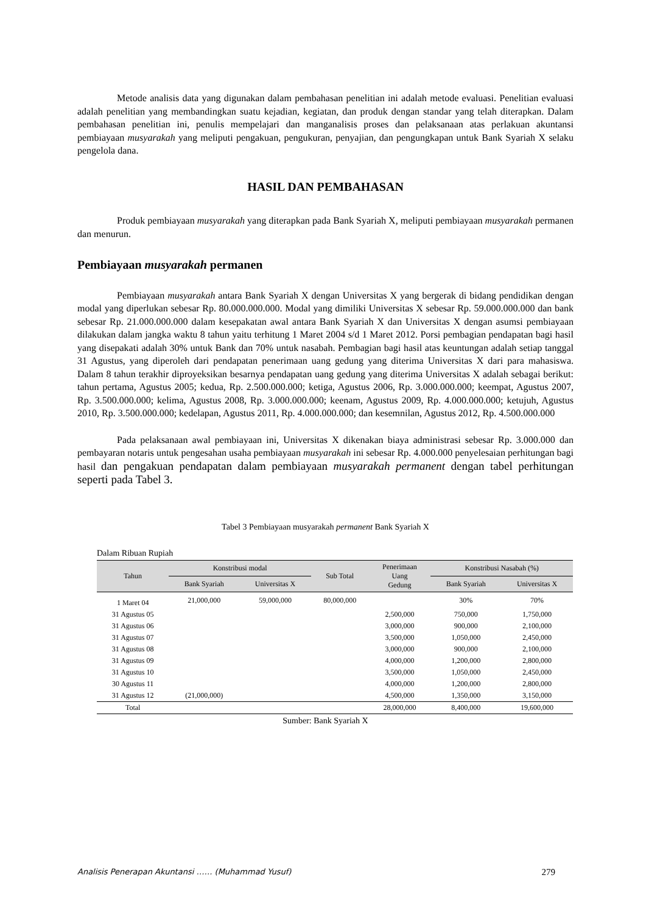Metode analisis data yang digunakan dalam pembahasan penelitian ini adalah metode evaluasi. Penelitian evaluasi adalah penelitian yang membandingkan suatu kejadian, kegiatan, dan produk dengan standar yang telah diterapkan. Dalam pembahasan penelitian ini, penulis mempelajari dan manganalisis proses dan pelaksanaan atas perlakuan akuntansi pembiayaan musyarakah yang meliputi pengakuan, pengukuran, penyajian, dan pengungkapan untuk Bank Syariah X selaku pengelola dana.
HASIL DAN PEMBAHASAN
Produk pembiayaan musyarakah yang diterapkan pada Bank Syariah X, meliputi pembiayaan musyarakah permanen dan menurun.
Pembiayaan musyarakah permanen
Pembiayaan musyarakah antara Bank Syariah X dengan Universitas X yang bergerak di bidang pendidikan dengan modal yang diperlukan sebesar Rp. 80.000.000.000. Modal yang dimiliki Universitas X sebesar Rp. 59.000.000.000 dan bank sebesar Rp. 21.000.000.000 dalam kesepakatan awal antara Bank Syariah X dan Universitas X dengan asumsi pembiayaan dilakukan dalam jangka waktu 8 tahun yaitu terhitung 1 Maret 2004 s/d 1 Maret 2012. Porsi pembagian pendapatan bagi hasil yang disepakati adalah 30% untuk Bank dan 70% untuk nasabah. Pembagian bagi hasil atas keuntungan adalah setiap tanggal 31 Agustus, yang diperoleh dari pendapatan penerimaan uang gedung yang diterima Universitas X dari para mahasiswa. Dalam 8 tahun terakhir diproyeksikan besarnya pendapatan uang gedung yang diterima Universitas X adalah sebagai berikut: tahun pertama, Agustus 2005; kedua, Rp. 2.500.000.000; ketiga, Agustus 2006, Rp. 3.000.000.000; keempat, Agustus 2007, Rp. 3.500.000.000; kelima, Agustus 2008, Rp. 3.000.000.000; keenam, Agustus 2009, Rp. 4.000.000.000; ketujuh, Agustus 2010, Rp. 3.500.000.000; kedelapan, Agustus 2011, Rp. 4.000.000.000; dan kesemnilan, Agustus 2012, Rp. 4.500.000.000
Pada pelaksanaan awal pembiayaan ini, Universitas X dikenakan biaya administrasi sebesar Rp. 3.000.000 dan pembayaran notaris untuk pengesahan usaha pembiayaan musyarakah ini sebesar Rp. 4.000.000 penyelesaian perhitungan bagi hasil dan pengakuan pendapatan dalam pembiayaan musyarakah permanent dengan tabel perhitungan seperti pada Tabel 3.
Tabel 3 Pembiayaan musyarakah permanent Bank Syariah X
Dalam Ribuan Rupiah
| Tahun | Konstribusi modal | | Sub Total | Penerimaan Uang Gedung | Konstribusi Nasabah (%) | |
| --- | --- | --- | --- | --- | --- | --- |
| | Bank Syariah | Universitas X | | | Bank Syariah | Universitas X |
| 1 Maret 04 | 21,000,000 | 59,000,000 | 80,000,000 | | 30% | 70% |
| 31 Agustus 05 | | | | 2,500,000 | 750,000 | 1,750,000 |
| 31 Agustus 06 | | | | 3,000,000 | 900,000 | 2,100,000 |
| 31 Agustus 07 | | | | 3,500,000 | 1,050,000 | 2,450,000 |
| 31 Agustus 08 | | | | 3,000,000 | 900,000 | 2,100,000 |
| 31 Agustus 09 | | | | 4,000,000 | 1,200,000 | 2,800,000 |
| 31 Agustus 10 | | | | 3,500,000 | 1,050,000 | 2,450,000 |
| 30 Agustus 11 | | | | 4,000,000 | 1,200,000 | 2,800,000 |
| 31 Agustus 12 | (21,000,000) | | | 4,500,000 | 1,350,000 | 3,150,000 |
| Total | | | | 28,000,000 | 8,400,000 | 19,600,000 |
Sumber: Bank Syariah X
Analisis Penerapan Akuntansi …… (Muhammad Yusuf) 279